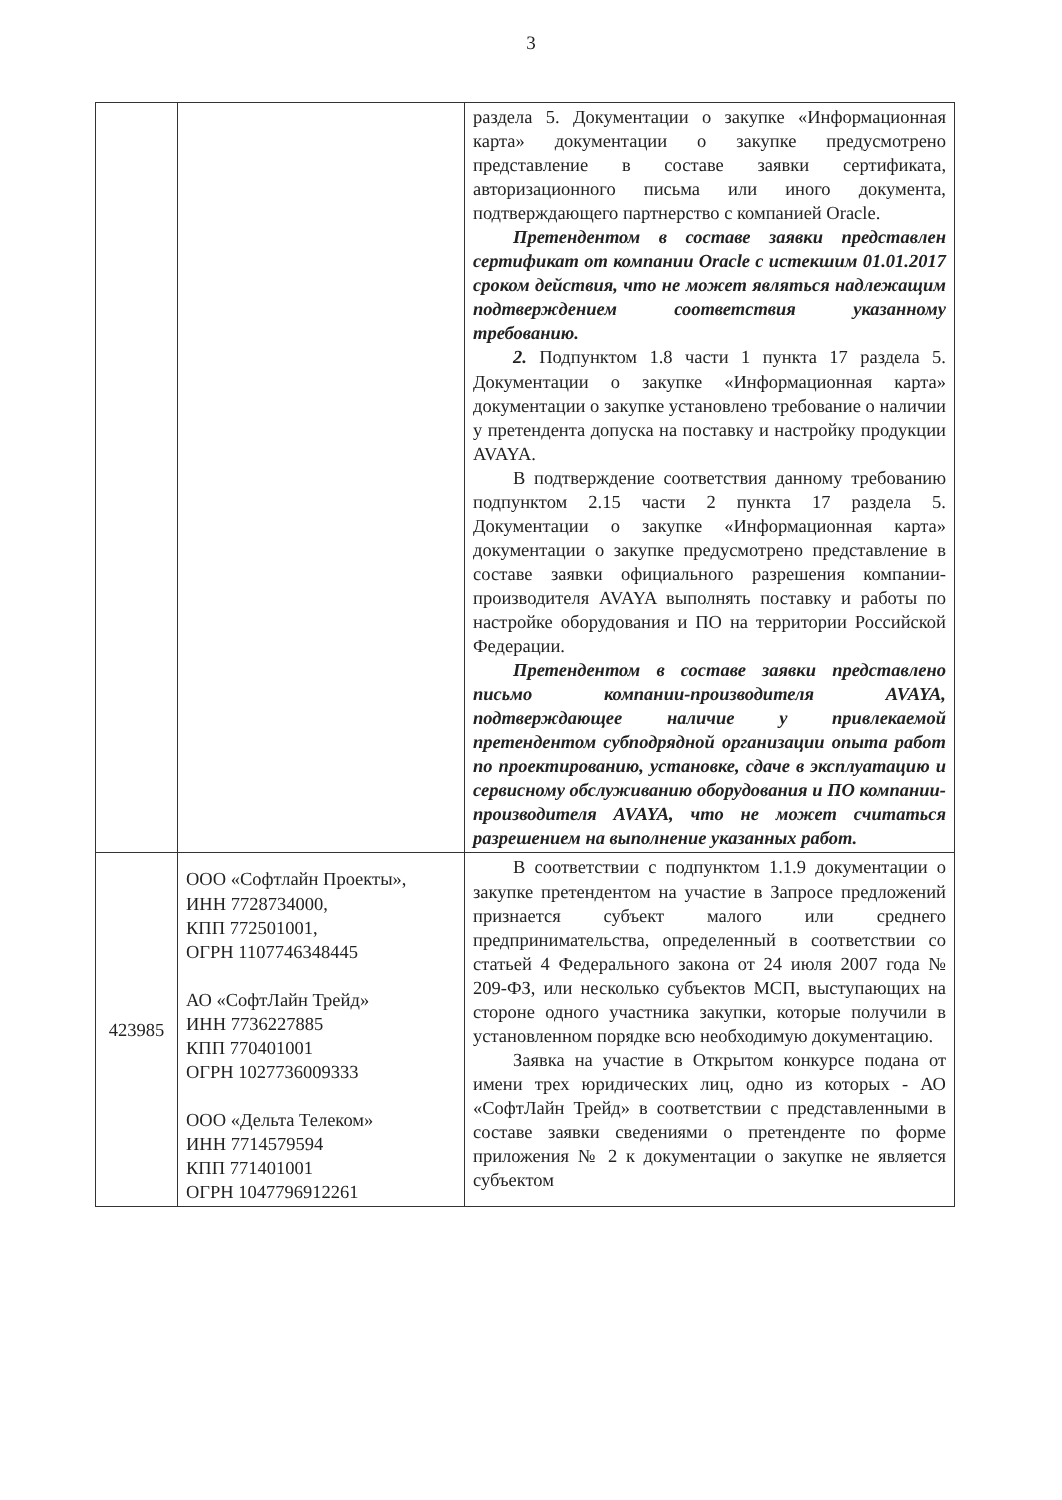3
| | | раздела 5. Документации о закупке «Информационная карта» документации о закупке предусмотрено представление в составе заявки сертификата, авторизационного письма или иного документа, подтверждающего партнерство с компанией Oracle. Претендентом в составе заявки представлен сертификат от компании Oracle с истекшим 01.01.2017 сроком действия, что не может являться надлежащим подтверждением соответствия указанному требованию. 2. Подпунктом 1.8 части 1 пункта 17 раздела 5. Документации о закупке «Информационная карта» документации о закупке установлено требование о наличии у претендента допуска на поставку и настройку продукции AVAYA. В подтверждение соответствия данному требованию подпунктом 2.15 части 2 пункта 17 раздела 5. Документации о закупке «Информационная карта» документации о закупке предусмотрено представление в составе заявки официального разрешения компании-производителя AVAYA выполнять поставку и работы по настройке оборудования и ПО на территории Российской Федерации. Претендентом в составе заявки представлено письмо компании-производителя AVAYA, подтверждающее наличие у привлекаемой претендентом субподрядной организации опыта работ по проектированию, установке, сдаче в эксплуатацию и сервисному обслуживанию оборудования и ПО компании-производителя AVAYA, что не может считаться разрешением на выполнение указанных работ. |
| 423985 | ООО «Софтлайн Проекты», ИНН 7728734000, КПП 772501001, ОГРН 1107746348445 АО «СофтЛайн Трейд» ИНН 7736227885 КПП 770401001 ОГРН 1027736009333 ООО «Дельта Телеком» ИНН 7714579594 КПП 771401001 ОГРН 1047796912261 | В соответствии с подпунктом 1.1.9 документации о закупке претендентом на участие в Запросе предложений признается субъект малого или среднего предпринимательства, определенный в соответствии со статьей 4 Федерального закона от 24 июля 2007 года № 209-ФЗ, или несколько субъектов МСП, выступающих на стороне одного участника закупки, которые получили в установленном порядке всю необходимую документацию. Заявка на участие в Открытом конкурсе подана от имени трех юридических лиц, одно из которых - АО «СофтЛайн Трейд» в соответствии с представленными в составе заявки сведениями о претенденте по форме приложения № 2 к документации о закупке не является субъектом |